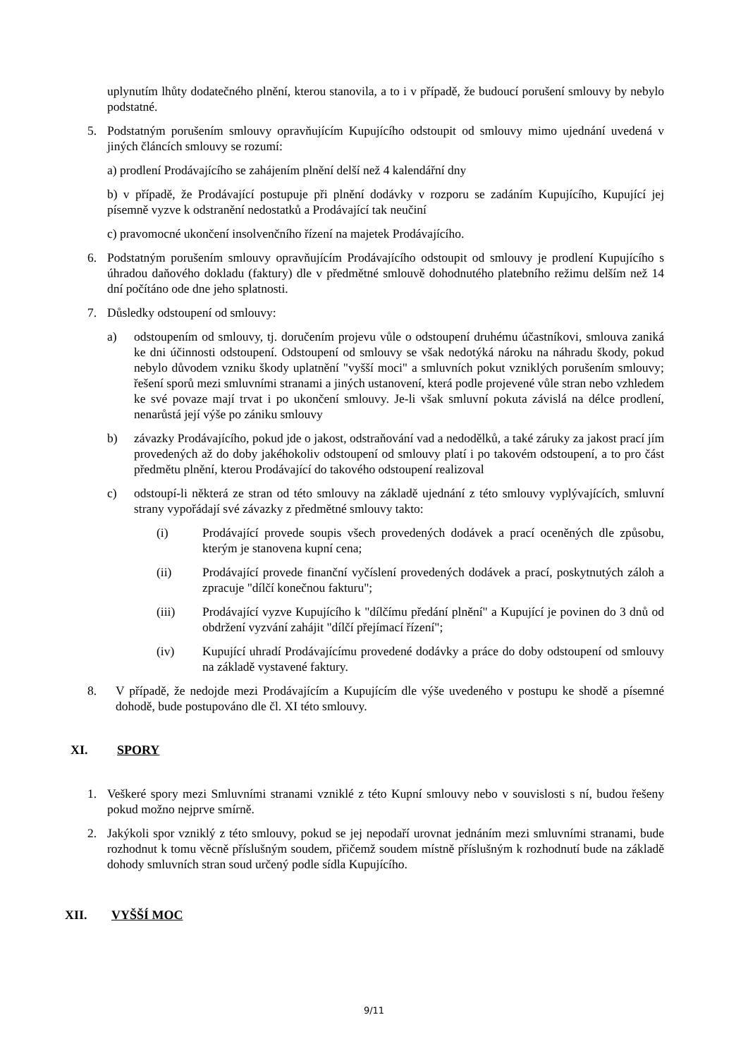uplynutím lhůty dodatečného plnění, kterou stanovila, a to i v případě, že budoucí porušení smlouvy by nebylo podstatné.
5. Podstatným porušením smlouvy opravňujícím Kupujícího odstoupit od smlouvy mimo ujednání uvedená v jiných článcích smlouvy se rozumí:
a) prodlení Prodávajícího se zahájením plnění delší než 4 kalendářní dny
b) v případě, že Prodávající postupuje při plnění dodávky v rozporu se zadáním Kupujícího, Kupující jej písemně vyzve k odstranění nedostatků a Prodávající tak neučiní
c) pravomocné ukončení insolvenčního řízení na majetek Prodávajícího.
6. Podstatným porušením smlouvy opravňujícím Prodávajícího odstoupit od smlouvy je prodlení Kupujícího s úhradou daňového dokladu (faktury) dle v předmětné smlouvě dohodnutého platebního režimu delším než 14 dní počítáno ode dne jeho splatnosti.
7. Důsledky odstoupení od smlouvy:
a) odstoupením od smlouvy, tj. doručením projevu vůle o odstoupení druhému účastníkovi, smlouva zaniká ke dni účinnosti odstoupení. Odstoupení od smlouvy se však nedotýká nároku na náhradu škody, pokud nebylo důvodem vzniku škody uplatnění "vyšší moci" a smluvních pokut vzniklých porušením smlouvy; řešení sporů mezi smluvními stranami a jiných ustanovení, která podle projevené vůle stran nebo vzhledem ke své povaze mají trvat i po ukončení smlouvy. Je-li však smluvní pokuta závislá na délce prodlení, nenarůstá její výše po zániku smlouvy
b) závazky Prodávajícího, pokud jde o jakost, odstraňování vad a nedodělků, a také záruky za jakost prací jím provedených až do doby jakéhokoliv odstoupení od smlouvy platí i po takovém odstoupení, a to pro část předmětu plnění, kterou Prodávající do takového odstoupení realizoval
c) odstoupí-li některá ze stran od této smlouvy na základě ujednání z této smlouvy vyplývajících, smluvní strany vypořádají své závazky z předmětné smlouvy takto:
(i) Prodávající provede soupis všech provedených dodávek a prací oceněných dle způsobu, kterým je stanovena kupní cena;
(ii) Prodávající provede finanční vyčíslení provedených dodávek a prací, poskytnutých záloh a zpracuje "dílčí konečnou fakturu";
(iii) Prodávající vyzve Kupujícího k "dílčímu předání plnění" a Kupující je povinen do 3 dnů od obdržení vyzvání zahájit "dílčí přejímací řízení";
(iv) Kupující uhradí Prodávajícímu provedené dodávky a práce do doby odstoupení od smlouvy na základě vystavené faktury.
8. V případě, že nedojde mezi Prodávajícím a Kupujícím dle výše uvedeného v postupu ke shodě a písemné dohodě, bude postupováno dle čl. XI této smlouvy.
XI. SPORY
1. Veškeré spory mezi Smluvními stranami vzniklé z této Kupní smlouvy nebo v souvislosti s ní, budou řešeny pokud možno nejprve smírně.
2. Jakýkoli spor vzniklý z této smlouvy, pokud se jej nepodaří urovnat jednáním mezi smluvními stranami, bude rozhodnut k tomu věcně příslušným soudem, přičemž soudem místně příslušným k rozhodnutí bude na základě dohody smluvních stran soud určený podle sídla Kupujícího.
XII. VYŠŠÍ MOC
9/11